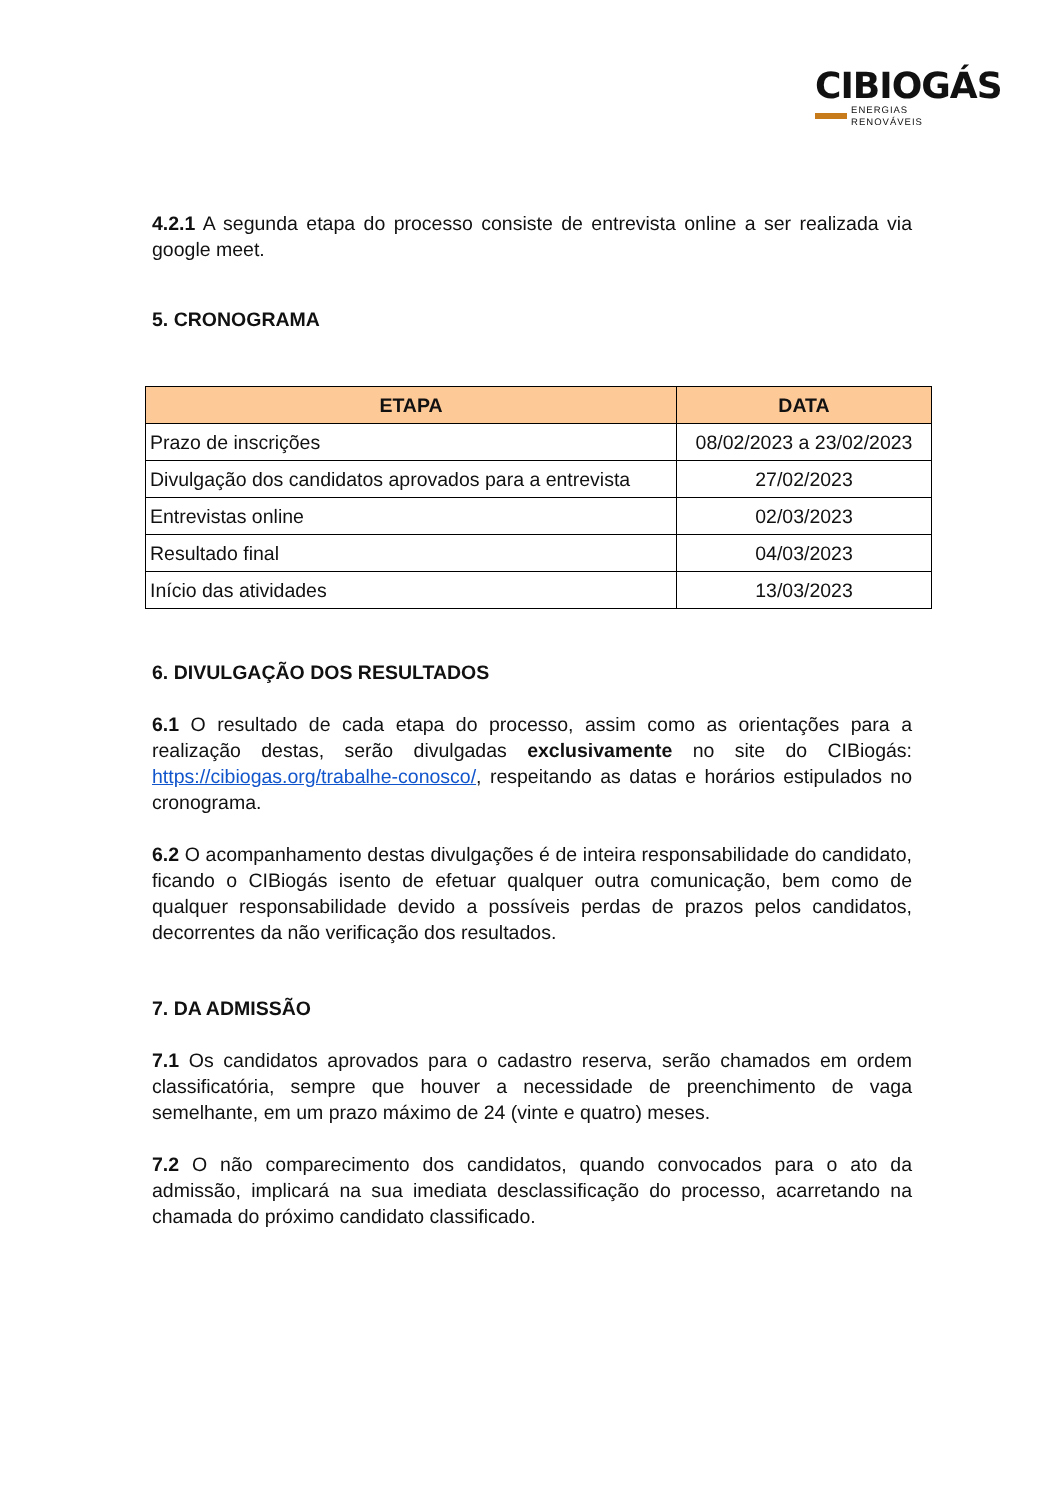CIBIOGÁS
ENERGIAS RENOVÁVEIS
4.2.1 A segunda etapa do processo consiste de entrevista online a ser realizada via google meet.
5. CRONOGRAMA
| ETAPA | DATA |
| --- | --- |
| Prazo de inscrições | 08/02/2023 a 23/02/2023 |
| Divulgação dos candidatos aprovados para a entrevista | 27/02/2023 |
| Entrevistas online | 02/03/2023 |
| Resultado final | 04/03/2023 |
| Início das atividades | 13/03/2023 |
6. DIVULGAÇÃO DOS RESULTADOS
6.1 O resultado de cada etapa do processo, assim como as orientações para a realização destas, serão divulgadas exclusivamente no site do CIBiogás: https://cibiogas.org/trabalhe-conosco/, respeitando as datas e horários estipulados no cronograma.
6.2 O acompanhamento destas divulgações é de inteira responsabilidade do candidato, ficando o CIBiogás isento de efetuar qualquer outra comunicação, bem como de qualquer responsabilidade devido a possíveis perdas de prazos pelos candidatos, decorrentes da não verificação dos resultados.
7. DA ADMISSÃO
7.1 Os candidatos aprovados para o cadastro reserva, serão chamados em ordem classificatória, sempre que houver a necessidade de preenchimento de vaga semelhante, em um prazo máximo de 24 (vinte e quatro) meses.
7.2 O não comparecimento dos candidatos, quando convocados para o ato da admissão, implicará na sua imediata desclassificação do processo, acarretando na chamada do próximo candidato classificado.